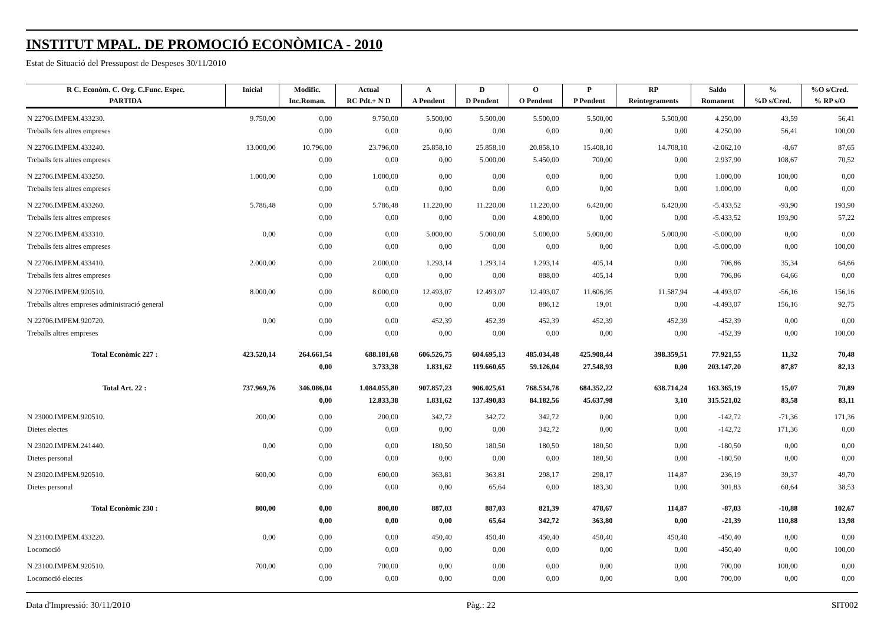INSTITUT MPAL. DE PROMOCIÓ ECONÒMICA - 2010
Estat de Situació del Pressupost de Despeses 30/11/2010
| R C. Econòm. C. Org. C.Func. Espec. | Inicial | Modific. | Actual | A | D | O | P | RP | Saldo | % | %O s/Cred. |
| --- | --- | --- | --- | --- | --- | --- | --- | --- | --- | --- | --- |
| PARTIDA | | Inc.Roman. | RC Pdt.+ N D | A Pendent | D Pendent | O Pendent | P Pendent | Reintegraments | Romanent | %D s/Cred. | % RP s/O |
| N 22706.IMPEM.433230. | 9.750,00 | 0,00 | 9.750,00 | 5.500,00 | 5.500,00 | 5.500,00 | 5.500,00 | 5.500,00 | 4.250,00 | 43,59 | 56,41 |
| Treballs fets altres empreses | | 0,00 | 0,00 | 0,00 | 0,00 | 0,00 | 0,00 | 0,00 | 4.250,00 | 56,41 | 100,00 |
| N 22706.IMPEM.433240. | 13.000,00 | 10.796,00 | 23.796,00 | 25.858,10 | 25.858,10 | 20.858,10 | 15.408,10 | 14.708,10 | -2.062,10 | -8,67 | 87,65 |
| Treballs fets altres empreses | | 0,00 | 0,00 | 0,00 | 5.000,00 | 5.450,00 | 700,00 | 0,00 | 2.937,90 | 108,67 | 70,52 |
| N 22706.IMPEM.433250. | 1.000,00 | 0,00 | 1.000,00 | 0,00 | 0,00 | 0,00 | 0,00 | 0,00 | 1.000,00 | 100,00 | 0,00 |
| Treballs fets altres empreses | | 0,00 | 0,00 | 0,00 | 0,00 | 0,00 | 0,00 | 0,00 | 1.000,00 | 0,00 | 0,00 |
| N 22706.IMPEM.433260. | 5.786,48 | 0,00 | 5.786,48 | 11.220,00 | 11.220,00 | 11.220,00 | 6.420,00 | 6.420,00 | -5.433,52 | -93,90 | 193,90 |
| Treballs fets altres empreses | | 0,00 | 0,00 | 0,00 | 0,00 | 4.800,00 | 0,00 | 0,00 | -5.433,52 | 193,90 | 57,22 |
| N 22706.IMPEM.433310. | 0,00 | 0,00 | 0,00 | 5.000,00 | 5.000,00 | 5.000,00 | 5.000,00 | 5.000,00 | -5.000,00 | 0,00 | 0,00 |
| Treballs fets altres empreses | | 0,00 | 0,00 | 0,00 | 0,00 | 0,00 | 0,00 | 0,00 | -5.000,00 | 0,00 | 100,00 |
| N 22706.IMPEM.433410. | 2.000,00 | 0,00 | 2.000,00 | 1.293,14 | 1.293,14 | 1.293,14 | 405,14 | 0,00 | 706,86 | 35,34 | 64,66 |
| Treballs fets altres empreses | | 0,00 | 0,00 | 0,00 | 0,00 | 888,00 | 405,14 | 0,00 | 706,86 | 64,66 | 0,00 |
| N 22706.IMPEM.920510. | 8.000,00 | 0,00 | 8.000,00 | 12.493,07 | 12.493,07 | 12.493,07 | 11.606,95 | 11.587,94 | -4.493,07 | -56,16 | 156,16 |
| Treballs altres empreses administració general | | 0,00 | 0,00 | 0,00 | 0,00 | 886,12 | 19,01 | 0,00 | -4.493,07 | 156,16 | 92,75 |
| N 22706.IMPEM.920720. | 0,00 | 0,00 | 0,00 | 452,39 | 452,39 | 452,39 | 452,39 | 452,39 | -452,39 | 0,00 | 0,00 |
| Treballs altres empreses | | 0,00 | 0,00 | 0,00 | 0,00 | 0,00 | 0,00 | 0,00 | -452,39 | 0,00 | 100,00 |
| Total Econòmic 227 : | 423.520,14 | 264.661,54 | 688.181,68 | 606.526,75 | 604.695,13 | 485.034,48 | 425.908,44 | 398.359,51 | 77.921,55 | 11,32 | 70,48 |
| | | 0,00 | 3.733,38 | 1.831,62 | 119.660,65 | 59.126,04 | 27.548,93 | 0,00 | 203.147,20 | 87,87 | 82,13 |
| Total Art. 22 : | 737.969,76 | 346.086,04 | 1.084.055,80 | 907.857,23 | 906.025,61 | 768.534,78 | 684.352,22 | 638.714,24 | 163.365,19 | 15,07 | 70,89 |
| | | 0,00 | 12.833,38 | 1.831,62 | 137.490,83 | 84.182,56 | 45.637,98 | 3,10 | 315.521,02 | 83,58 | 83,11 |
| N 23000.IMPEM.920510. | 200,00 | 0,00 | 200,00 | 342,72 | 342,72 | 342,72 | 0,00 | 0,00 | -142,72 | -71,36 | 171,36 |
| Dietes electes | | 0,00 | 0,00 | 0,00 | 0,00 | 342,72 | 0,00 | 0,00 | -142,72 | 171,36 | 0,00 |
| N 23020.IMPEM.241440. | 0,00 | 0,00 | 0,00 | 180,50 | 180,50 | 180,50 | 180,50 | 0,00 | -180,50 | 0,00 | 0,00 |
| Dietes personal | | 0,00 | 0,00 | 0,00 | 0,00 | 0,00 | 180,50 | 0,00 | -180,50 | 0,00 | 0,00 |
| N 23020.IMPEM.920510. | 600,00 | 0,00 | 600,00 | 363,81 | 363,81 | 298,17 | 298,17 | 114,87 | 236,19 | 39,37 | 49,70 |
| Dietes personal | | 0,00 | 0,00 | 0,00 | 65,64 | 0,00 | 183,30 | 0,00 | 301,83 | 60,64 | 38,53 |
| Total Econòmic 230 : | 800,00 | 0,00 | 800,00 | 887,03 | 887,03 | 821,39 | 478,67 | 114,87 | -87,03 | -10,88 | 102,67 |
| | | 0,00 | 0,00 | 0,00 | 65,64 | 342,72 | 363,80 | 0,00 | -21,39 | 110,88 | 13,98 |
| N 23100.IMPEM.433220. | 0,00 | 0,00 | 0,00 | 450,40 | 450,40 | 450,40 | 450,40 | 450,40 | -450,40 | 0,00 | 0,00 |
| Locomoció | | 0,00 | 0,00 | 0,00 | 0,00 | 0,00 | 0,00 | 0,00 | -450,40 | 0,00 | 100,00 |
| N 23100.IMPEM.920510. | 700,00 | 0,00 | 700,00 | 0,00 | 0,00 | 0,00 | 0,00 | 0,00 | 700,00 | 100,00 | 0,00 |
| Locomoció electes | | 0,00 | 0,00 | 0,00 | 0,00 | 0,00 | 0,00 | 0,00 | 700,00 | 0,00 | 0,00 |
Data d'Impressió: 30/11/2010 Pàg.: 22 SIT002